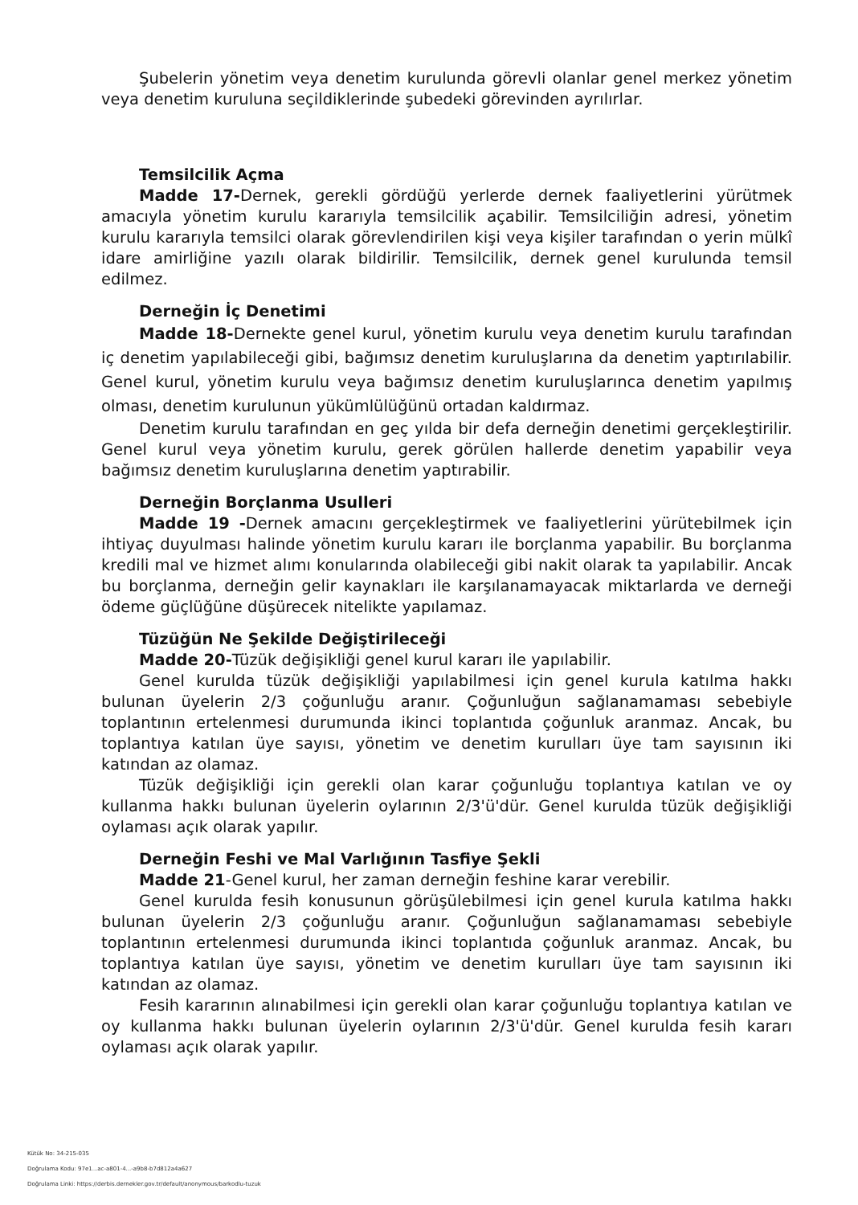Şubelerin yönetim veya denetim kurulunda görevli olanlar genel merkez yönetim veya denetim kuruluna seçildiklerinde şubedeki görevinden ayrılırlar.
Temsilcilik Açma
Madde 17-Dernek, gerekli gördüğü yerlerde dernek faaliyetlerini yürütmek amacıyla yönetim kurulu kararıyla temsilcilik açabilir. Temsilciliğin adresi, yönetim kurulu kararıyla temsilci olarak görevlendirilen kişi veya kişiler tarafından o yerin mülkî idare amirliğine yazılı olarak bildirilir. Temsilcilik, dernek genel kurulunda temsil edilmez.
Derneğin İç Denetimi
Madde 18-Dernekte genel kurul, yönetim kurulu veya denetim kurulu tarafından iç denetim yapılabileceği gibi, bağımsız denetim kuruluşlarına da denetim yaptırılabilir. Genel kurul, yönetim kurulu veya bağımsız denetim kuruluşlarınca denetim yapılmış olması, denetim kurulunun yükümlülüğünü ortadan kaldırmaz.
Denetim kurulu tarafından en geç yılda bir defa derneğin denetimi gerçekleştirilir. Genel kurul veya yönetim kurulu, gerek görülen hallerde denetim yapabilir veya bağımsız denetim kuruluşlarına denetim yaptırabilir.
Derneğin Borçlanma Usulleri
Madde 19 -Dernek amacını gerçekleştirmek ve faaliyetlerini yürütebilmek için ihtiyaç duyulması halinde yönetim kurulu kararı ile borçlanma yapabilir. Bu borçlanma kredili mal ve hizmet alımı konularında olabileceği gibi nakit olarak ta yapılabilir. Ancak bu borçlanma, derneğin gelir kaynakları ile karşılanamayacak miktarlarda ve derneği ödeme güçlüğüne düşürecek nitelikte yapılamaz.
Tüzüğün Ne Şekilde Değiştirileceği
Madde 20-Tüzük değişikliği genel kurul kararı ile yapılabilir.
Genel kurulda tüzük değişikliği yapılabilmesi için genel kurula katılma hakkı bulunan üyelerin 2/3 çoğunluğu aranır. Çoğunluğun sağlanamaması sebebiyle toplantının ertelenmesi durumunda ikinci toplantıda çoğunluk aranmaz. Ancak, bu toplantıya katılan üye sayısı, yönetim ve denetim kurulları üye tam sayısının iki katından az olamaz.
Tüzük değişikliği için gerekli olan karar çoğunluğu toplantıya katılan ve oy kullanma hakkı bulunan üyelerin oylarının 2/3'ü'dür. Genel kurulda tüzük değişikliği oylaması açık olarak yapılır.
Derneğin Feshi ve Mal Varlığının Tasfiye Şekli
Madde 21-Genel kurul, her zaman derneğin feshine karar verebilir.
Genel kurulda fesih konusunun görüşülebilmesi için genel kurula katılma hakkı bulunan üyelerin 2/3 çoğunluğu aranır. Çoğunluğun sağlanamaması sebebiyle toplantının ertelenmesi durumunda ikinci toplantıda çoğunluk aranmaz. Ancak, bu toplantıya katılan üye sayısı, yönetim ve denetim kurulları üye tam sayısının iki katından az olamaz.
Fesih kararının alınabilmesi için gerekli olan karar çoğunluğu toplantıya katılan ve oy kullanma hakkı bulunan üyelerin oylarının 2/3'ü'dür. Genel kurulda fesih kararı oylaması açık olarak yapılır.
Kütük No: 34-215-035
Doğrulama Kodu: 97e1...ac-a801-4...-a9b8-b7d812a4a627
Doğrulama Linki: https://derbis.dernekler.gov.tr/default/anonymous/barkodlu-tuzuk